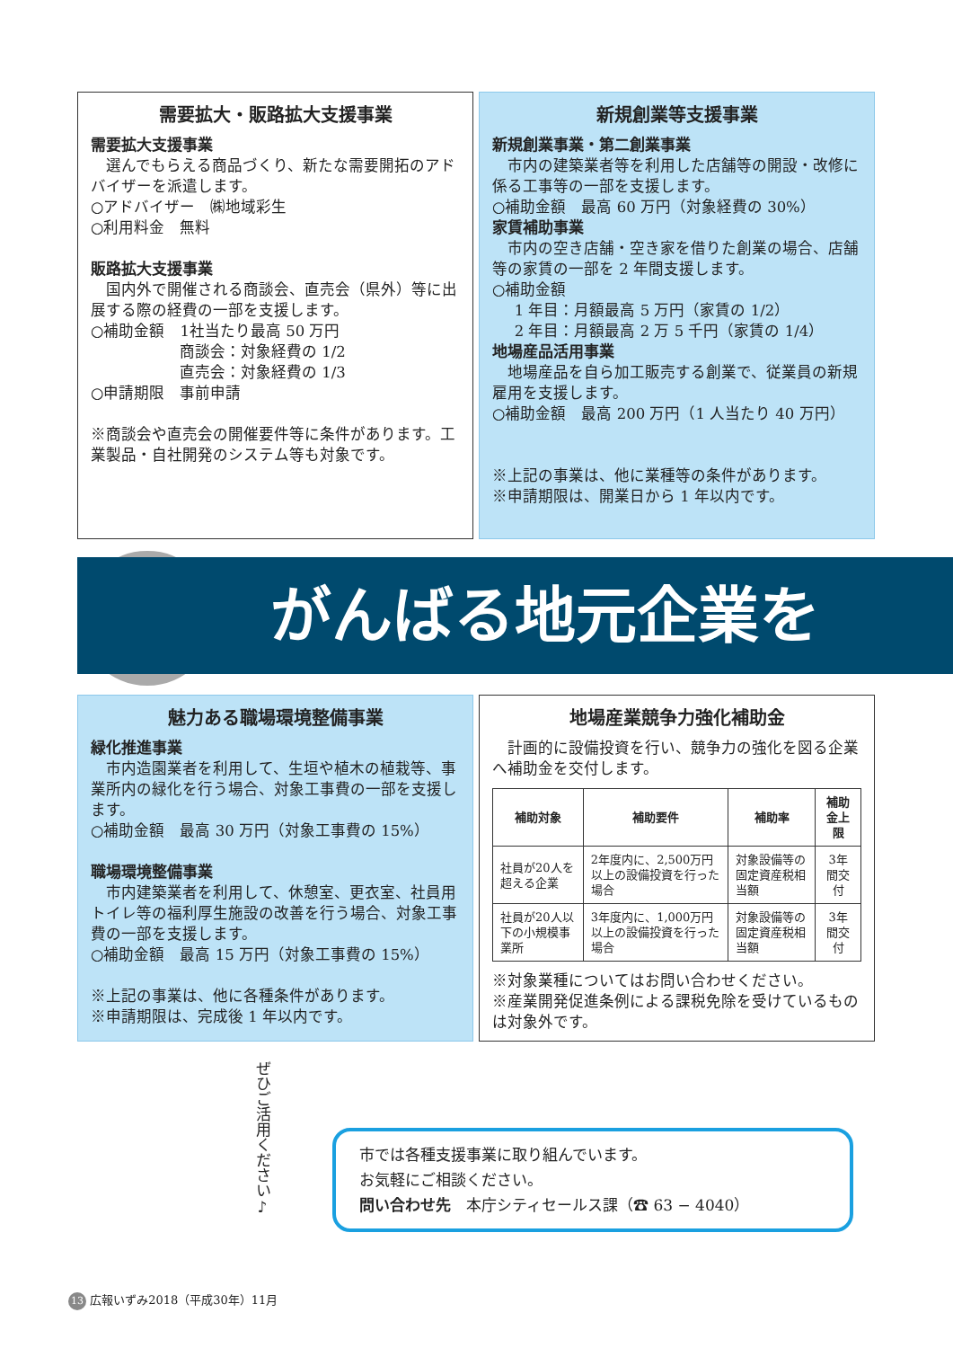需要拡大・販路拡大支援事業
需要拡大支援事業
選んでもらえる商品づくり、新たな需要開拓のアドバイザーを派遣します。
○アドバイザー　㈱地域彩生
○利用料金　無料
販路拡大支援事業
国内外で開催される商談会、直売会（県外）等に出展する際の経費の一部を支援します。
○補助金額　1社当たり最高 50 万円
商談会：対象経費の 1/2
直売会：対象経費の 1/3
○申請期限　事前申請
※商談会や直売会の開催要件等に条件があります。工業製品・自社開発のシステム等も対象です。
新規創業等支援事業
新規創業事業・第二創業事業
市内の建築業者等を利用した店舗等の開設・改修に係る工事等の一部を支援します。
○補助金額　最高 60 万円（対象経費の 30%）
家賃補助事業
市内の空き店舗・空き家を借りた創業の場合、店舗等の家賃の一部を 2 年間支援します。
○補助金額
1 年目：月額最高 5 万円（家賃の 1/2）
2 年目：月額最高 2 万 5 千円（家賃の 1/4）
地場産品活用事業
地場産品を自ら加工販売する創業で、従業員の新規雇用を支援します。
○補助金額　最高 200 万円（1 人当たり 40 万円）
※上記の事業は、他に業種等の条件があります。
※申請期限は、開業日から 1 年以内です。
がんばる地元企業を
魅力ある職場環境整備事業
緑化推進事業
市内造園業者を利用して、生垣や植木の植栽等、事業所内の緑化を行う場合、対象工事費の一部を支援します。
○補助金額　最高 30 万円（対象工事費の 15%）
職場環境整備事業
市内建築業者を利用して、休憩室、更衣室、社員用トイレ等の福利厚生施設の改善を行う場合、対象工事費の一部を支援します。
○補助金額　最高 15 万円（対象工事費の 15%）
※上記の事業は、他に各種条件があります。
※申請期限は、完成後 1 年以内です。
地場産業競争力強化補助金
計画的に設備投資を行い、競争力の強化を図る企業へ補助金を交付します。
| 補助対象 | 補助要件 | 補助率 | 補助金上限 |
| --- | --- | --- | --- |
| 社員が20人を超える企業 | 2年度内に、2,500万円以上の設備投資を行った場合 | 対象設備等の固定資産税相当額 | 3年間交付 |
| 社員が20人以下の小規模事業所 | 3年度内に、1,000万円以上の設備投資を行った場合 | 対象設備等の固定資産税相当額 | 3年間交付 |
※対象業種についてはお問い合わせください。
※産業開発促進条例による課税免除を受けているものは対象外です。
ぜひご活用ください♪
市では各種支援事業に取り組んでいます。
お気軽にご相談ください。
問い合わせ先　本庁シティセールス課（☎ 63 − 4040）
13 広報いずみ2018（平成30年）11月